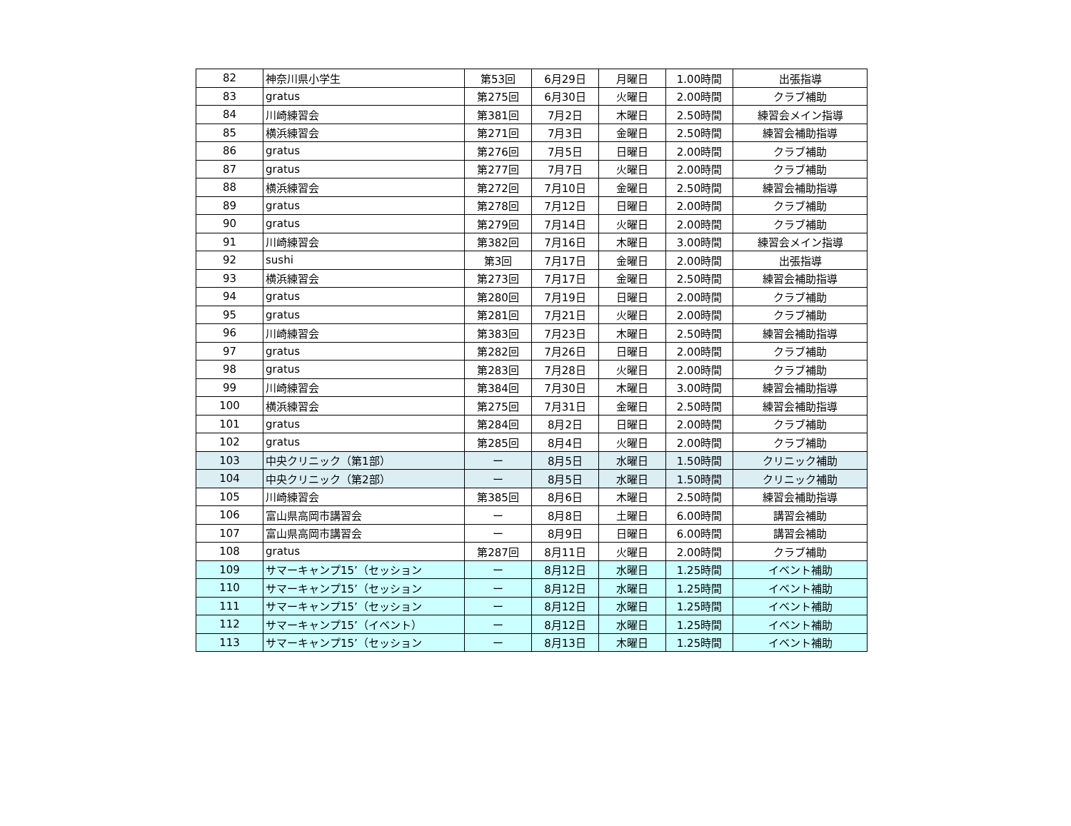| 82 | 神奈川県小学生 | 第53回 | 6月29日 | 月曜日 | 1.00時間 | 出張指導 |
| 83 | gratus | 第275回 | 6月30日 | 火曜日 | 2.00時間 | クラブ補助 |
| 84 | 川崎練習会 | 第381回 | 7月2日 | 木曜日 | 2.50時間 | 練習会メイン指導 |
| 85 | 横浜練習会 | 第271回 | 7月3日 | 金曜日 | 2.50時間 | 練習会補助指導 |
| 86 | gratus | 第276回 | 7月5日 | 日曜日 | 2.00時間 | クラブ補助 |
| 87 | gratus | 第277回 | 7月7日 | 火曜日 | 2.00時間 | クラブ補助 |
| 88 | 横浜練習会 | 第272回 | 7月10日 | 金曜日 | 2.50時間 | 練習会補助指導 |
| 89 | gratus | 第278回 | 7月12日 | 日曜日 | 2.00時間 | クラブ補助 |
| 90 | gratus | 第279回 | 7月14日 | 火曜日 | 2.00時間 | クラブ補助 |
| 91 | 川崎練習会 | 第382回 | 7月16日 | 木曜日 | 3.00時間 | 練習会メイン指導 |
| 92 | sushi | 第3回 | 7月17日 | 金曜日 | 2.00時間 | 出張指導 |
| 93 | 横浜練習会 | 第273回 | 7月17日 | 金曜日 | 2.50時間 | 練習会補助指導 |
| 94 | gratus | 第280回 | 7月19日 | 日曜日 | 2.00時間 | クラブ補助 |
| 95 | gratus | 第281回 | 7月21日 | 火曜日 | 2.00時間 | クラブ補助 |
| 96 | 川崎練習会 | 第383回 | 7月23日 | 木曜日 | 2.50時間 | 練習会補助指導 |
| 97 | gratus | 第282回 | 7月26日 | 日曜日 | 2.00時間 | クラブ補助 |
| 98 | gratus | 第283回 | 7月28日 | 火曜日 | 2.00時間 | クラブ補助 |
| 99 | 川崎練習会 | 第384回 | 7月30日 | 木曜日 | 3.00時間 | 練習会補助指導 |
| 100 | 横浜練習会 | 第275回 | 7月31日 | 金曜日 | 2.50時間 | 練習会補助指導 |
| 101 | gratus | 第284回 | 8月2日 | 日曜日 | 2.00時間 | クラブ補助 |
| 102 | gratus | 第285回 | 8月4日 | 火曜日 | 2.00時間 | クラブ補助 |
| 103 | 中央クリニック（第1部） | ー | 8月5日 | 水曜日 | 1.50時間 | クリニック補助 |
| 104 | 中央クリニック（第2部） | ー | 8月5日 | 水曜日 | 1.50時間 | クリニック補助 |
| 105 | 川崎練習会 | 第385回 | 8月6日 | 木曜日 | 2.50時間 | 練習会補助指導 |
| 106 | 富山県高岡市講習会 | ー | 8月8日 | 土曜日 | 6.00時間 | 講習会補助 |
| 107 | 富山県高岡市講習会 | ー | 8月9日 | 日曜日 | 6.00時間 | 講習会補助 |
| 108 | gratus | 第287回 | 8月11日 | 火曜日 | 2.00時間 | クラブ補助 |
| 109 | サマーキャンプ15’（セッション | ー | 8月12日 | 水曜日 | 1.25時間 | イベント補助 |
| 110 | サマーキャンプ15’（セッション | ー | 8月12日 | 水曜日 | 1.25時間 | イベント補助 |
| 111 | サマーキャンプ15’（セッション | ー | 8月12日 | 水曜日 | 1.25時間 | イベント補助 |
| 112 | サマーキャンプ15’（イベント） | ー | 8月12日 | 水曜日 | 1.25時間 | イベント補助 |
| 113 | サマーキャンプ15’（セッション | ー | 8月13日 | 木曜日 | 1.25時間 | イベント補助 |